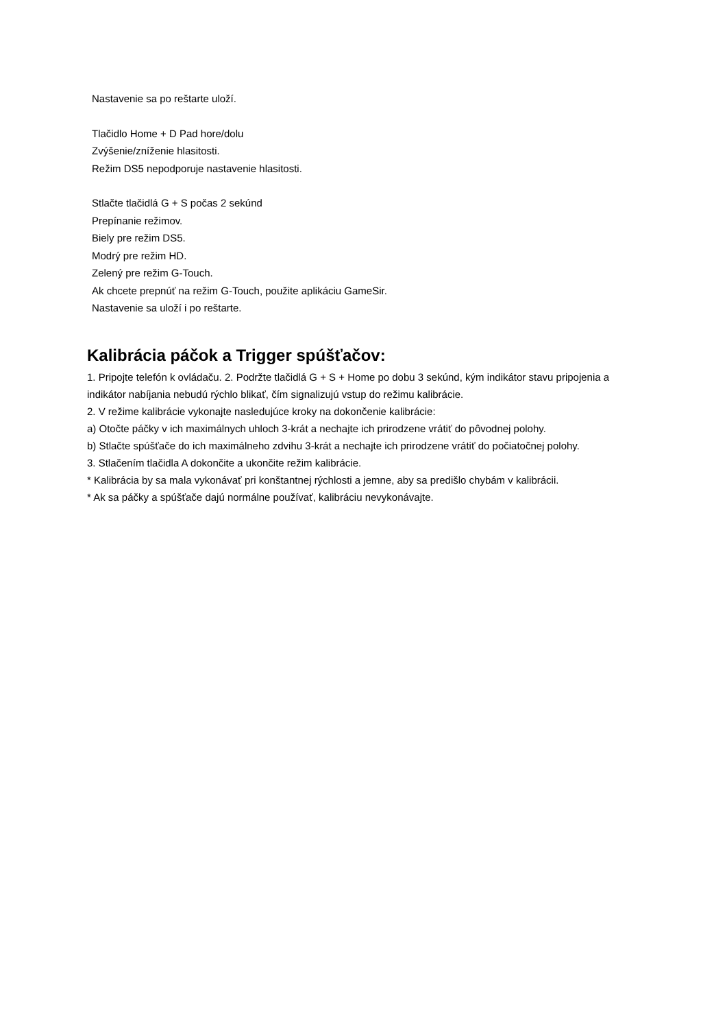Nastavenie sa po reštarte uloží.
Tlačidlo Home + D Pad hore/dolu
Zvýšenie/zníženie hlasitosti.
Režim DS5 nepodporuje nastavenie hlasitosti.
Stlačte tlačidlá G + S počas 2 sekúnd
Prepínanie režimov.
Biely pre režim DS5.
Modrý pre režim HD.
Zelený pre režim G-Touch.
Ak chcete prepnúť na režim G-Touch, použite aplikáciu GameSir.
Nastavenie sa uloží i po reštarte.
Kalibrácia páčok a Trigger spúšťačov:
1. Pripojte telefón k ovládaču. 2. Podržte tlačidlá G + S + Home po dobu 3 sekúnd, kým indikátor stavu pripojenia a indikátor nabíjania nebudú rýchlo blikať, čím signalizujú vstup do režimu kalibrácie.
2. V režime kalibrácie vykonajte nasledujúce kroky na dokončenie kalibrácie:
a) Otočte páčky v ich maximálnych uhloch 3-krát a nechajte ich prirodzene vrátiť do pôvodnej polohy.
b) Stlačte spúšťače do ich maximálneho zdvihu 3-krát a nechajte ich prirodzene vrátiť do počiatočnej polohy.
3. Stlačením tlačidla A dokončite a ukončite režim kalibrácie.
* Kalibrácia by sa mala vykonávať pri konštantnej rýchlosti a jemne, aby sa predišlo chybám v kalibrácii.
* Ak sa páčky a spúšťače dajú normálne používať, kalibráciu nevykonávajte.